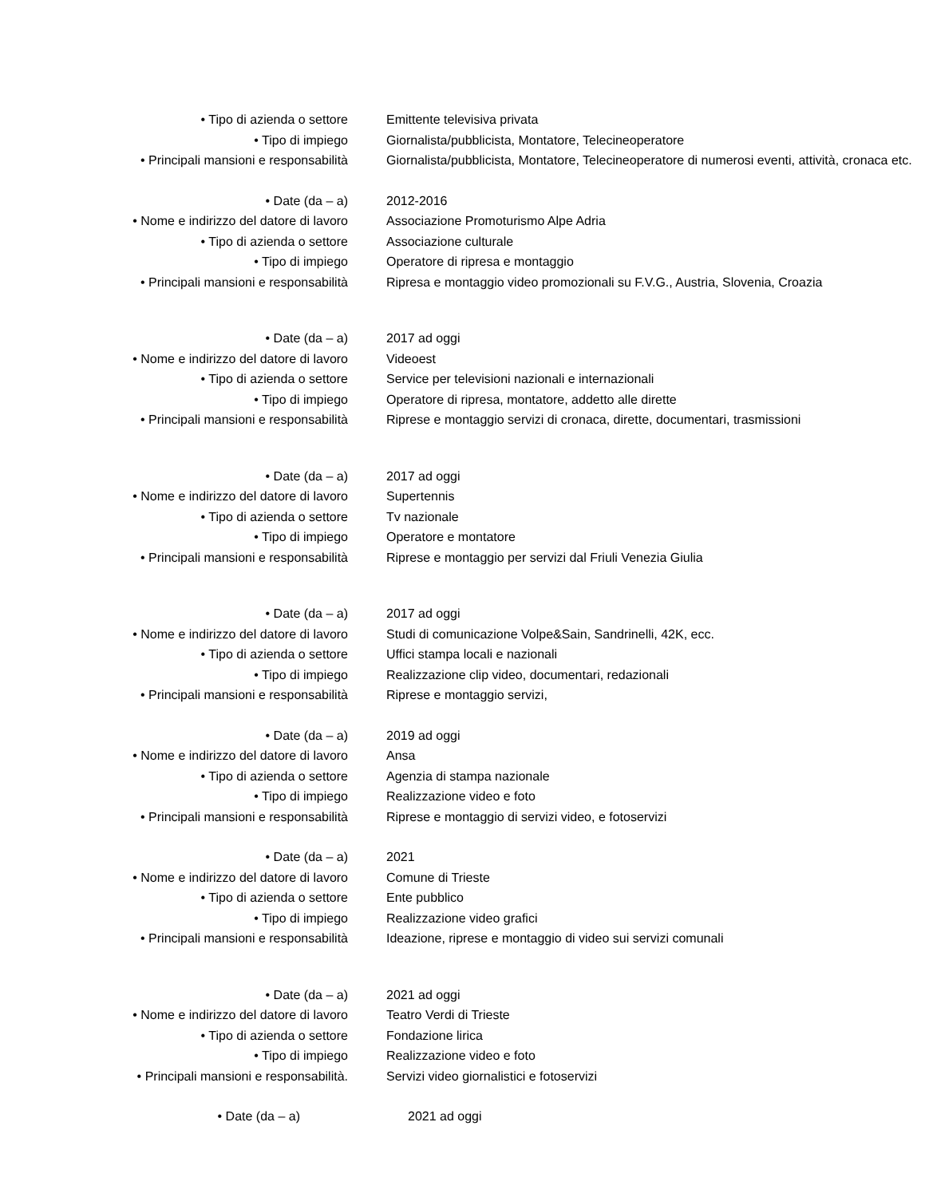• Tipo di azienda o settore Emittente televisiva privata
• Tipo di impiego Giornalista/pubblicista, Montatore, Telecineoperatore
• Principali mansioni e responsabilità Giornalista/pubblicista, Montatore, Telecineoperatore di numerosi eventi, attività, cronaca etc.
• Date (da – a) 2012-2016
• Nome e indirizzo del datore di lavoro Associazione Promoturismo Alpe Adria
• Tipo di azienda o settore Associazione culturale
• Tipo di impiego Operatore di ripresa e montaggio
• Principali mansioni e responsabilità Ripresa e montaggio video promozionali su F.V.G., Austria, Slovenia, Croazia
• Date (da – a) 2017 ad oggi
• Nome e indirizzo del datore di lavoro Videoest
• Tipo di azienda o settore Service per televisioni nazionali e internazionali
• Tipo di impiego Operatore di ripresa, montatore, addetto alle dirette
• Principali mansioni e responsabilità Riprese e montaggio servizi di cronaca, dirette, documentari, trasmissioni
• Date (da – a) 2017 ad oggi
• Nome e indirizzo del datore di lavoro Supertennis
• Tipo di azienda o settore Tv nazionale
• Tipo di impiego Operatore e montatore
• Principali mansioni e responsabilità Riprese e montaggio per servizi dal Friuli Venezia Giulia
• Date (da – a) 2017 ad oggi
• Nome e indirizzo del datore di lavoro Studi di comunicazione Volpe&Sain, Sandrinelli, 42K, ecc.
• Tipo di azienda o settore Uffici stampa locali e nazionali
• Tipo di impiego Realizzazione clip video, documentari, redazionali
• Principali mansioni e responsabilità Riprese e montaggio servizi,
• Date (da – a) 2019 ad oggi
• Nome e indirizzo del datore di lavoro Ansa
• Tipo di azienda o settore Agenzia di stampa nazionale
• Tipo di impiego Realizzazione video e foto
• Principali mansioni e responsabilità Riprese e montaggio di servizi video, e fotoservizi
• Date (da – a) 2021
• Nome e indirizzo del datore di lavoro Comune di Trieste
• Tipo di azienda o settore Ente pubblico
• Tipo di impiego Realizzazione video grafici
• Principali mansioni e responsabilità Ideazione, riprese e montaggio di video sui servizi comunali
• Date (da – a) 2021 ad oggi
• Nome e indirizzo del datore di lavoro Teatro Verdi di Trieste
• Tipo di azienda o settore Fondazione lirica
• Tipo di impiego Realizzazione video e foto
• Principali mansioni e responsabilità. Servizi video giornalistici e fotoservizi
• Date (da – a) 2021 ad oggi